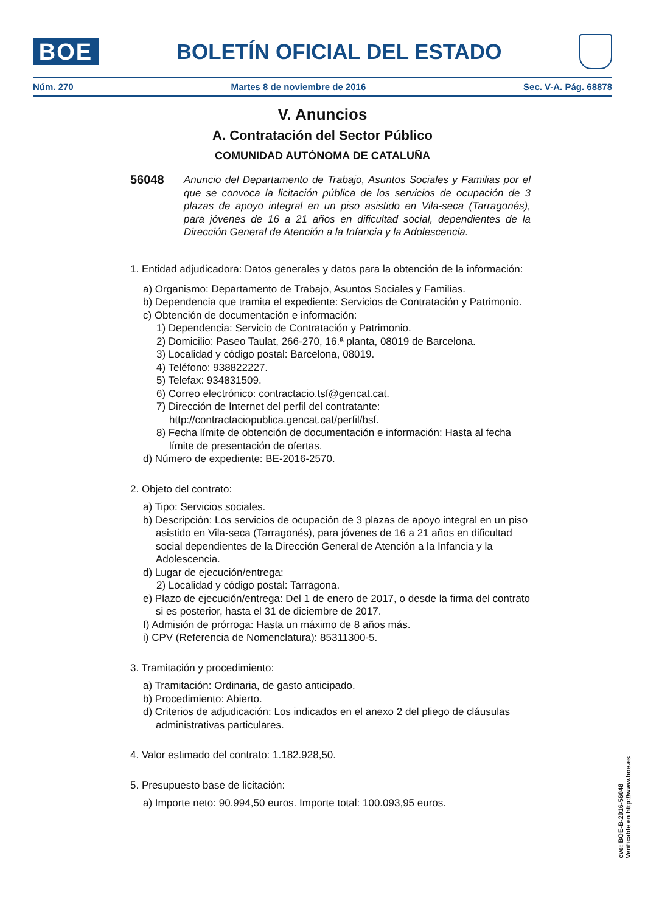BOE
BOLETÍN OFICIAL DEL ESTADO
Núm. 270 Martes 8 de noviembre de 2016 Sec. V-A. Pág. 68878
V. Anuncios
A. Contratación del Sector Público
COMUNIDAD AUTÓNOMA DE CATALUÑA
56048
Anuncio del Departamento de Trabajo, Asuntos Sociales y Familias por el que se convoca la licitación pública de los servicios de ocupación de 3 plazas de apoyo integral en un piso asistido en Vila-seca (Tarragonés), para jóvenes de 16 a 21 años en dificultad social, dependientes de la Dirección General de Atención a la Infancia y la Adolescencia.
1. Entidad adjudicadora: Datos generales y datos para la obtención de la información:
a) Organismo: Departamento de Trabajo, Asuntos Sociales y Familias.
b) Dependencia que tramita el expediente: Servicios de Contratación y Patrimonio.
c) Obtención de documentación e información:
1) Dependencia: Servicio de Contratación y Patrimonio.
2) Domicilio: Paseo Taulat, 266-270, 16.ª planta, 08019 de Barcelona.
3) Localidad y código postal: Barcelona, 08019.
4) Teléfono: 938822227.
5) Telefax: 934831509.
6) Correo electrónico: contractacio.tsf@gencat.cat.
7) Dirección de Internet del perfil del contratante: http://contractaciopublica.gencat.cat/perfil/bsf.
8) Fecha límite de obtención de documentación e información: Hasta al fecha límite de presentación de ofertas.
d) Número de expediente: BE-2016-2570.
2. Objeto del contrato:
a) Tipo: Servicios sociales.
b) Descripción: Los servicios de ocupación de 3 plazas de apoyo integral en un piso asistido en Vila-seca (Tarragonés), para jóvenes de 16 a 21 años en dificultad social dependientes de la Dirección General de Atención a la Infancia y la Adolescencia.
d) Lugar de ejecución/entrega:
2) Localidad y código postal: Tarragona.
e) Plazo de ejecución/entrega: Del 1 de enero de 2017, o desde la firma del contrato si es posterior, hasta el 31 de diciembre de 2017.
f) Admisión de prórroga: Hasta un máximo de 8 años más.
i) CPV (Referencia de Nomenclatura): 85311300-5.
3. Tramitación y procedimiento:
a) Tramitación: Ordinaria, de gasto anticipado.
b) Procedimiento: Abierto.
d) Criterios de adjudicación: Los indicados en el anexo 2 del pliego de cláusulas administrativas particulares.
4. Valor estimado del contrato: 1.182.928,50.
5. Presupuesto base de licitación:
a) Importe neto: 90.994,50 euros. Importe total: 100.093,95 euros.
cve: BOE-B-2016-56048
Verificable en http://www.boe.es